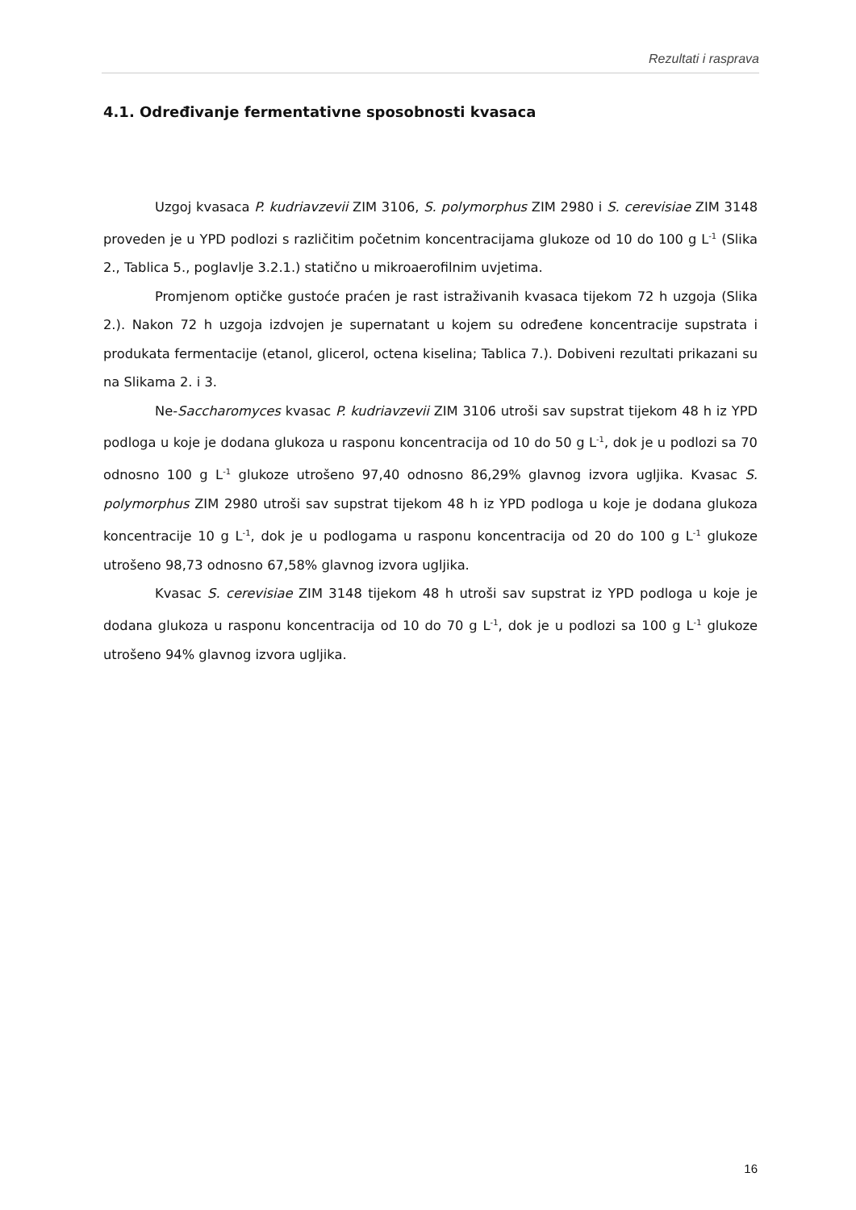Rezultati i rasprava
4.1. Određivanje fermentativne sposobnosti kvasaca
Uzgoj kvasaca P. kudriavzevii ZIM 3106, S. polymorphus ZIM 2980 i S. cerevisiae ZIM 3148 proveden je u YPD podlozi s različitim početnim koncentracijama glukoze od 10 do 100 g L<sup>-1</sup> (Slika 2., Tablica 5., poglavlje 3.2.1.) statično u mikroaerofilnim uvjetima.
Promjenom optičke gustoće praćen je rast istraživanih kvasaca tijekom 72 h uzgoja (Slika 2.). Nakon 72 h uzgoja izdvojen je supernatant u kojem su određene koncentracije supstrata i produkata fermentacije (etanol, glicerol, octena kiselina; Tablica 7.). Dobiveni rezultati prikazani su na Slikama 2. i 3.
Ne-Saccharomyces kvasac P. kudriavzevii ZIM 3106 utroši sav supstrat tijekom 48 h iz YPD podloga u koje je dodana glukoza u rasponu koncentracija od 10 do 50 g L<sup>-1</sup>, dok je u podlozi sa 70 odnosno 100 g L<sup>-1</sup> glukoze utrošeno 97,40 odnosno 86,29% glavnog izvora ugljika. Kvasac S. polymorphus ZIM 2980 utroši sav supstrat tijekom 48 h iz YPD podloga u koje je dodana glukoza koncentracije 10 g L<sup>-1</sup>, dok je u podlogama u rasponu koncentracija od 20 do 100 g L<sup>-1</sup> glukoze utrošeno 98,73 odnosno 67,58% glavnog izvora ugljika.
Kvasac S. cerevisiae ZIM 3148 tijekom 48 h utroši sav supstrat iz YPD podloga u koje je dodana glukoza u rasponu koncentracija od 10 do 70 g L<sup>-1</sup>, dok je u podlozi sa 100 g L<sup>-1</sup> glukoze utrošeno 94% glavnog izvora ugljika.
16